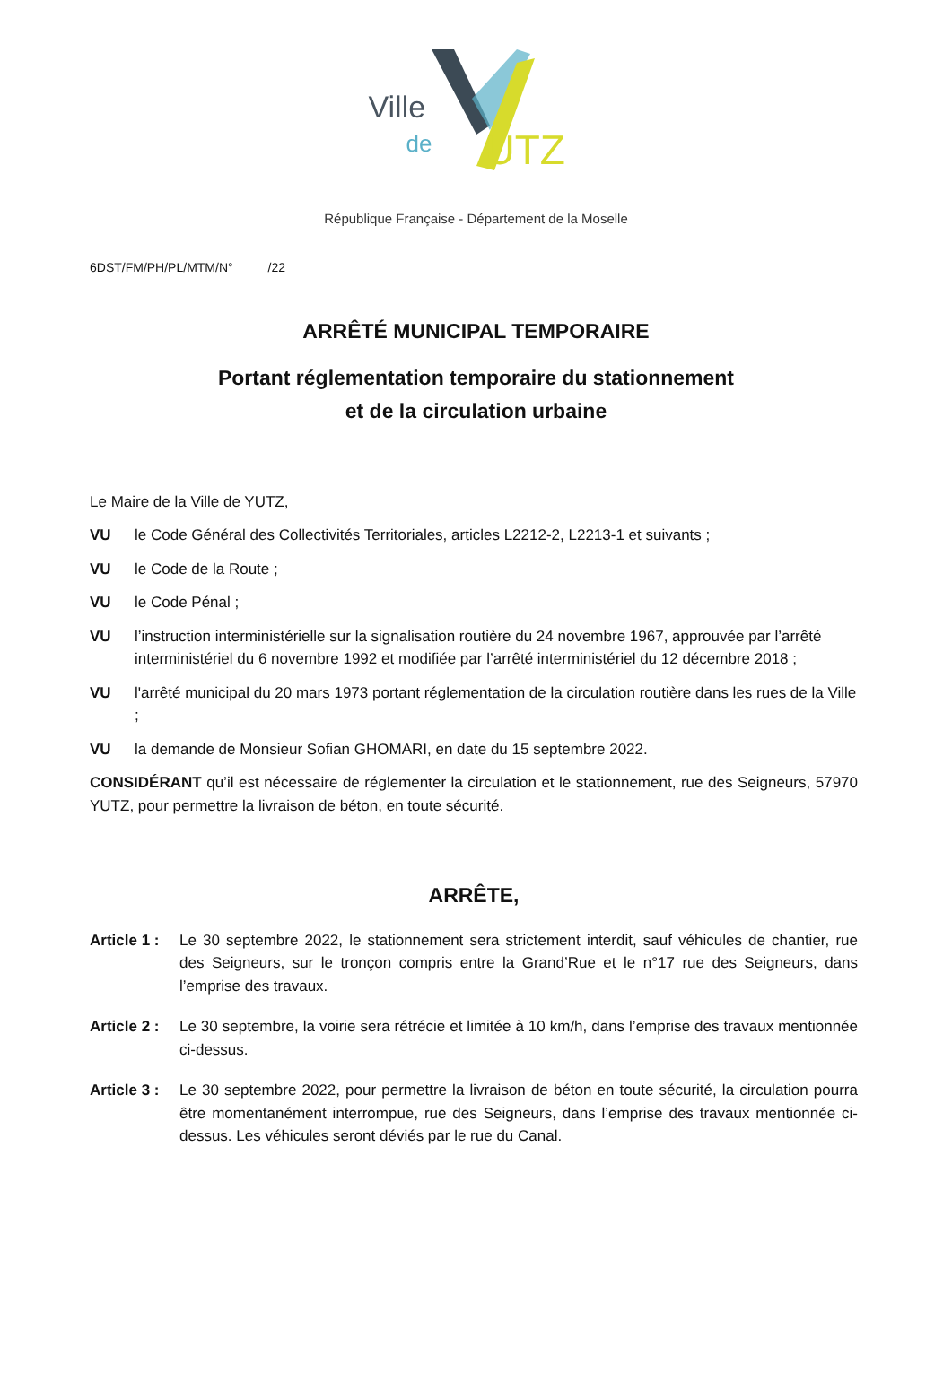Ville
de UTZ
République Française - Département de la Moselle
6DST/FM/PH/PL/MTM/N° /22
ARRÊTÉ MUNICIPAL TEMPORAIRE
Portant réglementation temporaire du stationnement
et de la circulation urbaine
Le Maire de la Ville de YUTZ,
VU le Code Général des Collectivités Territoriales, articles L2212-2, L2213-1 et suivants ;
VU le Code de la Route ;
VU le Code Pénal ;
VU l’instruction interministérielle sur la signalisation routière du 24 novembre 1967, approuvée par l’arrêté interministériel du 6 novembre 1992 et modifiée par l’arrêté interministériel du 12 décembre 2018 ;
VU l'arrêté municipal du 20 mars 1973 portant réglementation de la circulation routière dans les rues de la Ville ;
VU la demande de Monsieur Sofian GHOMARI, en date du 15 septembre 2022.
CONSIDÉRANT qu’il est nécessaire de réglementer la circulation et le stationnement, rue des Seigneurs, 57970 YUTZ, pour permettre la livraison de béton, en toute sécurité.
ARRÊTE,
Article 1 : Le 30 septembre 2022, le stationnement sera strictement interdit, sauf véhicules de chantier, rue des Seigneurs, sur le tronçon compris entre la Grand’Rue et le n°17 rue des Seigneurs, dans l’emprise des travaux.
Article 2 : Le 30 septembre, la voirie sera rétrécie et limitée à 10 km/h, dans l’emprise des travaux mentionnée ci-dessus.
Article 3 : Le 30 septembre 2022, pour permettre la livraison de béton en toute sécurité, la circulation pourra être momentanément interrompue, rue des Seigneurs, dans l’emprise des travaux mentionnée ci-dessus. Les véhicules seront déviés par le rue du Canal.